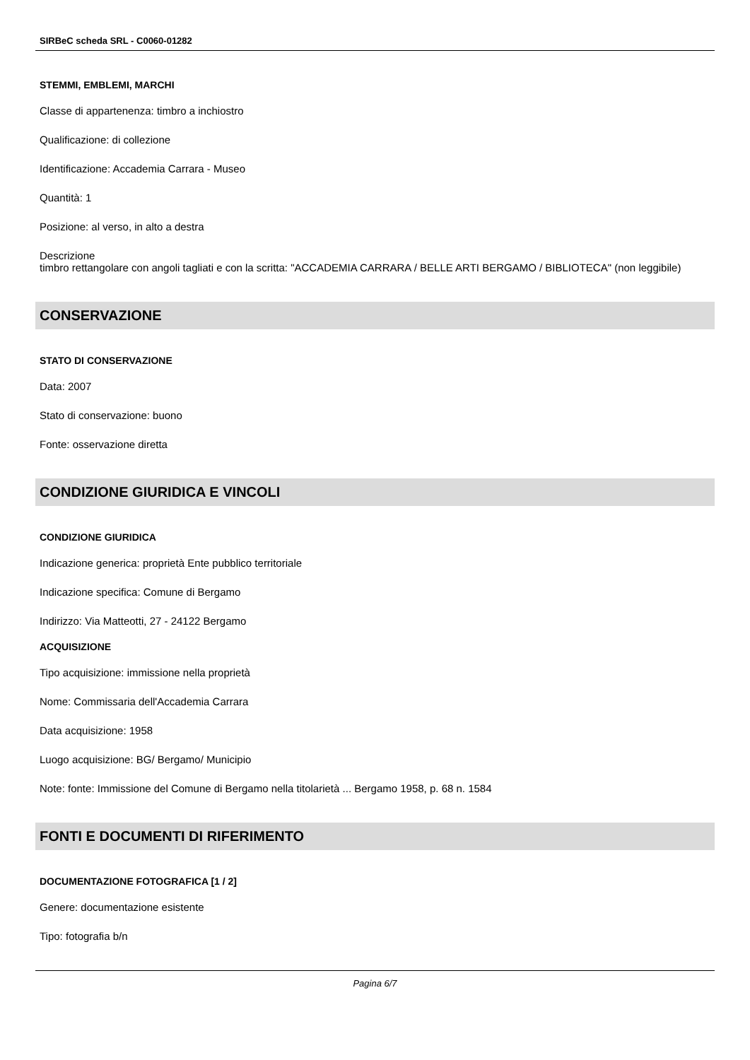SIRBeC scheda SRL - C0060-01282
STEMMI, EMBLEMI, MARCHI
Classe di appartenenza: timbro a inchiostro
Qualificazione: di collezione
Identificazione: Accademia Carrara - Museo
Quantità: 1
Posizione: al verso, in alto a destra
Descrizione
timbro rettangolare con angoli tagliati e con la scritta: "ACCADEMIA CARRARA / BELLE ARTI BERGAMO / BIBLIOTECA" (non leggibile)
CONSERVAZIONE
STATO DI CONSERVAZIONE
Data: 2007
Stato di conservazione: buono
Fonte: osservazione diretta
CONDIZIONE GIURIDICA E VINCOLI
CONDIZIONE GIURIDICA
Indicazione generica: proprietà Ente pubblico territoriale
Indicazione specifica: Comune di Bergamo
Indirizzo: Via Matteotti, 27 - 24122 Bergamo
ACQUISIZIONE
Tipo acquisizione: immissione nella proprietà
Nome: Commissaria dell'Accademia Carrara
Data acquisizione: 1958
Luogo acquisizione: BG/ Bergamo/ Municipio
Note: fonte: Immissione del Comune di Bergamo nella titolarietà ... Bergamo 1958, p. 68 n. 1584
FONTI E DOCUMENTI DI RIFERIMENTO
DOCUMENTAZIONE FOTOGRAFICA [1 / 2]
Genere: documentazione esistente
Tipo: fotografia b/n
Pagina 6/7